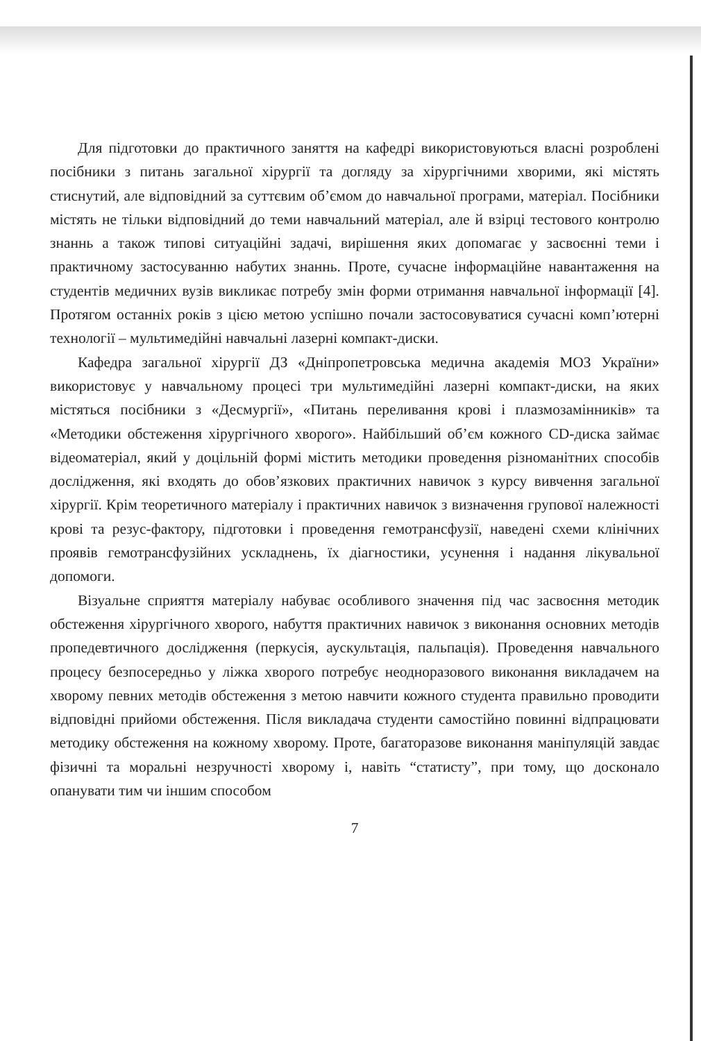Для підготовки до практичного заняття на кафедрі використовуються власні розроблені посібники з питань загальної хірургії та догляду за хірургічними хворими, які містять стиснутий, але відповідний за суттєвим об’ємом до навчальної програми, матеріал. Посібники містять не тільки відповідний до теми навчальний матеріал, але й взірці тестового контролю знаннь а також типові ситуаційні задачі, вирішення яких допомагає у засвоєнні теми і практичному застосуванню набутих знаннь. Проте, сучасне інформаційне навантаження на студентів медичних вузів викликає потребу змін форми отримання навчальної інформації [4]. Протягом останніх років з цією метою успішно почали застосовуватися сучасні комп’ютерні технології – мультимедійні навчальні лазерні компакт-диски.
Кафедра загальної хірургії ДЗ «Дніпропетровська медична академія МОЗ України» використовує у навчальному процесі три мультимедійні лазерні компакт-диски, на яких містяться посібники з «Десмургії», «Питань переливання крові і плазмозамінників» та «Методики обстеження хірургічного хворого». Найбільший об’єм кожного CD-диска займає відеоматеріал, який у доцільній формі містить методики проведення різноманітних способів дослідження, які входять до обов’язкових практичних навичок з курсу вивчення загальної хірургії. Крім теоретичного матеріалу і практичних навичок з визначення групової належності крові та резус-фактору, підготовки і проведення гемотрансфузії, наведені схеми клінічних проявів гемотрансфузійних ускладнень, їх діагностики, усунення і надання лікувальної допомоги.
Візуальне сприяття матеріалу набуває особливого значення під час засвоєння методик обстеження хірургічного хворого, набуття практичних навичок з виконання основних методів пропедевтичного дослідження (перкусія, аускультація, пальпація). Проведення навчального процесу безпосередньо у ліжка хворого потребує неодноразового виконання викладачем на хворому певних методів обстеження з метою навчити кожного студента правильно проводити відповідні прийоми обстеження. Після викладача студенти самостійно повинні відпрацювати методику обстеження на кожному хворому. Проте, багаторазове виконання маніпуляцій завдає фізичні та моральні незручності хворому і, навіть “статисту”, при тому, що досконало опанувати тим чи іншим способом
7